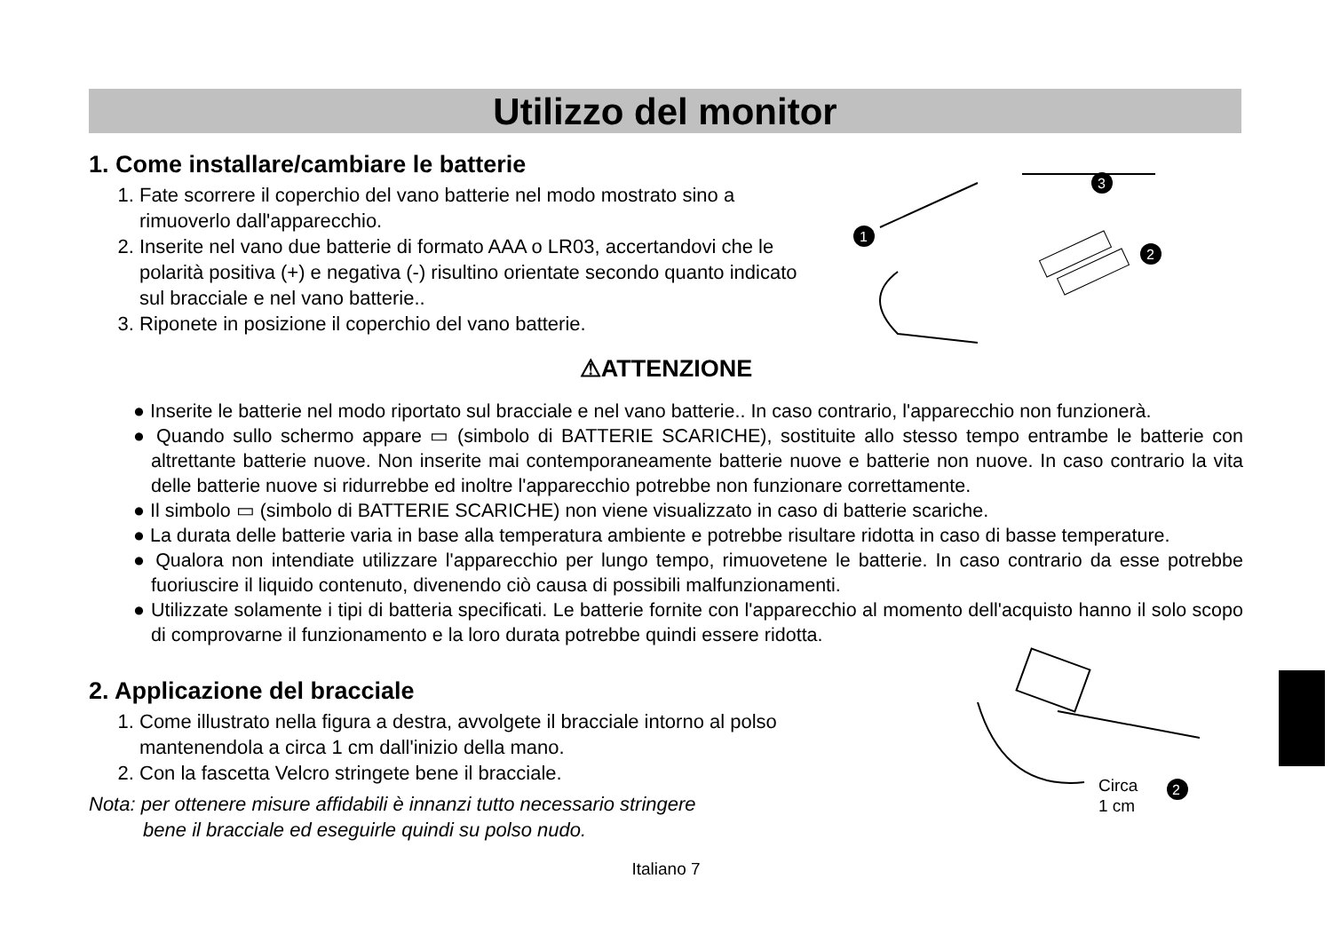Utilizzo del monitor
1. Come installare/cambiare le batterie
1. Fate scorrere il coperchio del vano batterie nel modo mostrato sino a rimuoverlo dall'apparecchio.
2. Inserite nel vano due batterie di formato AAA o LR03, accertandovi che le polarità positiva (+) e negativa (-) risultino orientate secondo quanto indicato sul bracciale e nel vano batterie..
3. Riponete in posizione il coperchio del vano batterie.
⚠ATTENZIONE
● Inserite le batterie nel modo riportato sul bracciale e nel vano batterie.. In caso contrario, l'apparecchio non funzionerà.
● Quando sullo schermo appare ▭ (simbolo di BATTERIE SCARICHE), sostituite allo stesso tempo entrambe le batterie con altrettante batterie nuove. Non inserite mai contemporaneamente batterie nuove e batterie non nuove. In caso contrario la vita delle batterie nuove si ridurrebbe ed inoltre l'apparecchio potrebbe non funzionare correttamente.
● Il simbolo ▭ (simbolo di BATTERIE SCARICHE) non viene visualizzato in caso di batterie scariche.
● La durata delle batterie varia in base alla temperatura ambiente e potrebbe risultare ridotta in caso di basse temperature.
● Qualora non intendiate utilizzare l'apparecchio per lungo tempo, rimuovetene le batterie. In caso contrario da esse potrebbe fuoriuscire il liquido contenuto, divenendo ciò causa di possibili malfunzionamenti.
● Utilizzate solamente i tipi di batteria specificati. Le batterie fornite con l'apparecchio al momento dell'acquisto hanno il solo scopo di comprovarne il funzionamento e la loro durata potrebbe quindi essere ridotta.
2. Applicazione del bracciale
1. Come illustrato nella figura a destra, avvolgete il bracciale intorno al polso mantenendola a circa 1 cm dall'inizio della mano.
2. Con la fascetta Velcro stringete bene il bracciale.
Nota: per ottenere misure affidabili è innanzi tutto necessario stringere
bene il bracciale ed eseguirle quindi su polso nudo.
1
3
2
Circa
1 cm
2
Italiano 7